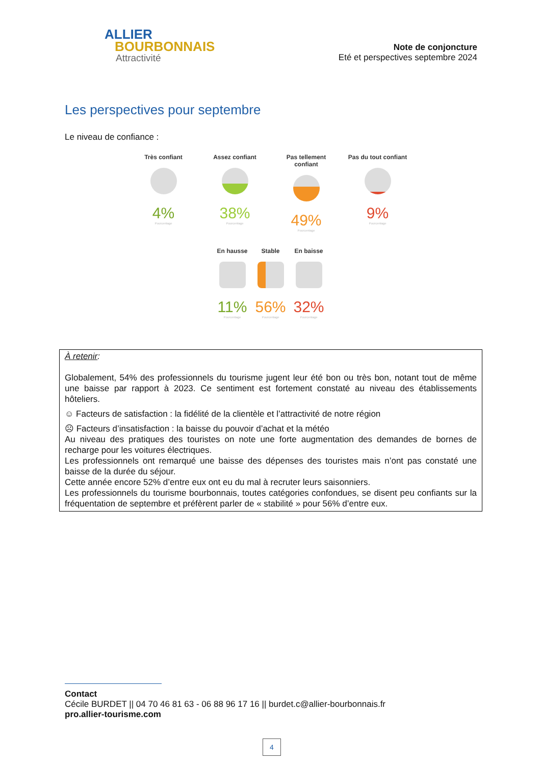ALLIER
BOURBONNAIS
Attractivité
Note de conjoncture
Eté et perspectives septembre 2024
Les perspectives pour septembre
Le niveau de confiance :
Très confiant
4%
Pourcentage
Assez confiant
38%
Pourcentage
Pas tellement confiant
49%
Pourcentage
Pas du tout confiant
9%
Pourcentage
En hausse
11%
Pourcentage
Stable
56%
Pourcentage
En baisse
32%
Pourcentage
À retenir:
Globalement, 54% des professionnels du tourisme jugent leur été bon ou très bon, notant tout de même une baisse par rapport à 2023. Ce sentiment est fortement constaté au niveau des établissements hôteliers.
☺ Facteurs de satisfaction : la fidélité de la clientèle et l’attractivité de notre région
☹ Facteurs d’insatisfaction : la baisse du pouvoir d’achat et la météo
Au niveau des pratiques des touristes on note une forte augmentation des demandes de bornes de recharge pour les voitures électriques.
Les professionnels ont remarqué une baisse des dépenses des touristes mais n’ont pas constaté une baisse de la durée du séjour.
Cette année encore 52% d’entre eux ont eu du mal à recruter leurs saisonniers.
Les professionnels du tourisme bourbonnais, toutes catégories confondues, se disent peu confiants sur la fréquentation de septembre et préfèrent parler de « stabilité » pour 56% d’entre eux.
Contact
Cécile BURDET || 04 70 46 81 63 - 06 88 96 17 16 || burdet.c@allier-bourbonnais.fr
pro.allier-tourisme.com
4